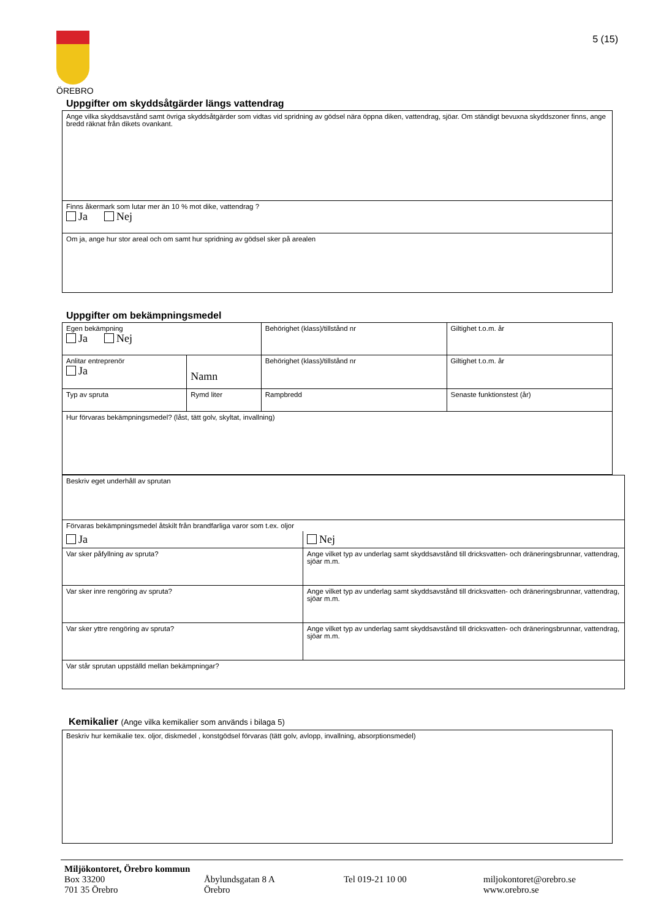ÖREBRO 5 (15)
Uppgifter om skyddsåtgärder längs vattendrag
| Ange vilka skyddsavstånd samt övriga skyddsåtgärder som vidtas vid spridning av gödsel nära öppna diken, vattendrag, sjöar. Om ständigt bevuxna skyddszoner finns, ange bredd räknat från dikets ovankant. |
| Finns åkermark som lutar mer än 10 % mot dike, vattendrag ? Ja Nej |
| Om ja, ange hur stor areal och om samt hur spridning av gödsel sker på arealen |
Uppgifter om bekämpningsmedel
| Egen bekämpning Ja Nej | | | Behörighet (klass)/tillstånd nr | Giltighet t.o.m. år |
| Anlitar entreprenör Ja | Namn | | Behörighet (klass)/tillstånd nr | Giltighet t.o.m. år |
| Typ av spruta | | Rymd liter | Rampbredd | Senaste funktionstest (år) |
| Hur förvaras bekämpningsmedel? (låst, tätt golv, skyltat, invallning) | | | | |
| Beskriv eget underhåll av sprutan | |
| Förvaras bekämpningsmedel åtskilt från brandfarliga varor som t.ex. oljor | |
| Ja | Nej |
| Var sker påfyllning av spruta? | Ange vilket typ av underlag samt skyddsavstånd till dricksvatten- och dräneringsbrunnar, vattendrag, sjöar m.m. |
| Var sker inre rengöring av spruta? | Ange vilket typ av underlag samt skyddsavstånd till dricksvatten- och dräneringsbrunnar, vattendrag, sjöar m.m. |
| Var sker yttre rengöring av spruta? | Ange vilket typ av underlag samt skyddsavstånd till dricksvatten- och dräneringsbrunnar, vattendrag, sjöar m.m. |
| Var står sprutan uppställd mellan bekämpningar? | |
Kemikalier (Ange vilka kemikalier som används i bilaga 5)
| Beskriv hur kemikalie tex. oljor, diskmedel , konstgödsel förvaras (tätt golv, avlopp, invallning, absorptionsmedel) |
Miljökontoret, Örebro kommun
Box 33200
701 35 Örebro
Åbylundsgatan 8 A
Örebro
Tel 019-21 10 00 miljokontoret@orebro.se
www.orebro.se